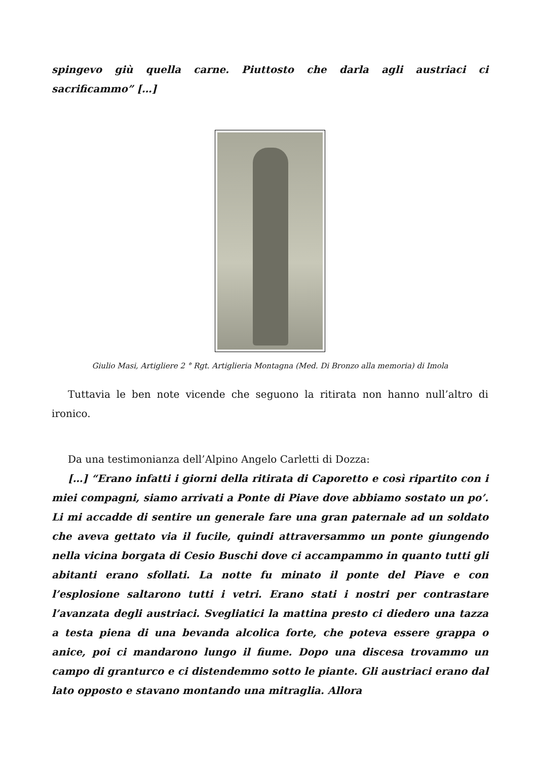spingevo giù quella carne. Piuttosto che darla agli austriaci ci sacrificammo” […]
Giulio Masi, Artigliere 2 ° Rgt. Artiglieria Montagna (Med. Di Bronzo alla memoria) di Imola
Tuttavia le ben note vicende che seguono la ritirata non hanno null’altro di ironico.
Da una testimonianza dell’Alpino Angelo Carletti di Dozza:
[…] “Erano infatti i giorni della ritirata di Caporetto e così ripartito con i miei compagni, siamo arrivati a Ponte di Piave dove abbiamo sostato un po’. Li mi accadde di sentire un generale fare una gran paternale ad un soldato che aveva gettato via il fucile, quindi attraversammo un ponte giungendo nella vicina borgata di Cesio Buschi dove ci accampammo in quanto tutti gli abitanti erano sfollati. La notte fu minato il ponte del Piave e con l’esplosione saltarono tutti i vetri. Erano stati i nostri per contrastare l’avanzata degli austriaci. Svegliatici la mattina presto ci diedero una tazza a testa piena di una bevanda alcolica forte, che poteva essere grappa o anice, poi ci mandarono lungo il fiume. Dopo una discesa trovammo un campo di granturco e ci distendemmo sotto le piante. Gli austriaci erano dal lato opposto e stavano montando una mitraglia. Allora